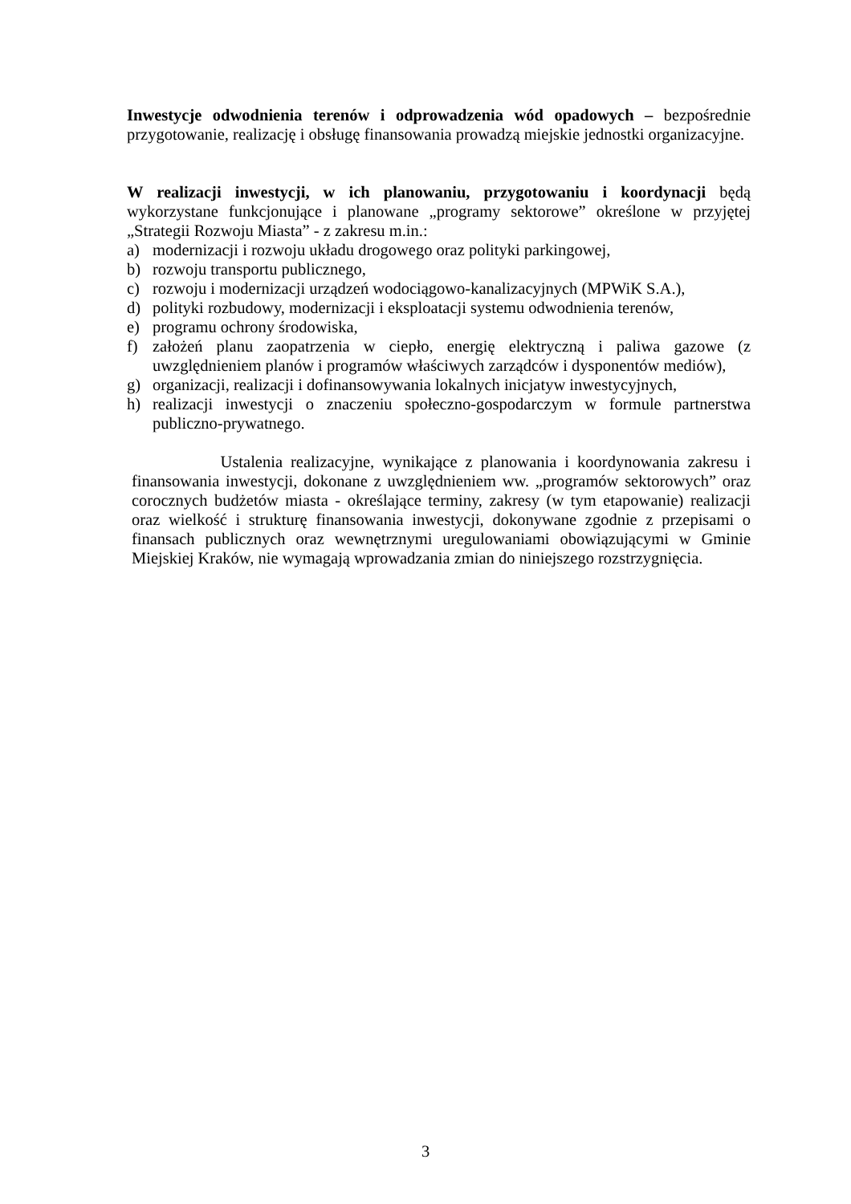Inwestycje odwodnienia terenów i odprowadzenia wód opadowych – bezpośrednie przygotowanie, realizację i obsługę finansowania prowadzą miejskie jednostki organizacyjne.
W realizacji inwestycji, w ich planowaniu, przygotowaniu i koordynacji będą wykorzystane funkcjonujące i planowane „programy sektorowe” określone w przyjętej „Strategii Rozwoju Miasta” - z zakresu m.in.:
a) modernizacji i rozwoju układu drogowego oraz polityki parkingowej,
b) rozwoju transportu publicznego,
c) rozwoju i modernizacji urządzeń wodociągowo-kanalizacyjnych (MPWiK S.A.),
d) polityki rozbudowy, modernizacji i eksploatacji systemu odwodnienia terenów,
e) programu ochrony środowiska,
f) założeń planu zaopatrzenia w ciepło, energię elektryczną i paliwa gazowe (z uwzględnieniem planów i programów właściwych zarządców i dysponentów mediów),
g) organizacji, realizacji i dofinansowywania lokalnych inicjatyw inwestycyjnych,
h) realizacji inwestycji o znaczeniu społeczno-gospodarczym w formule partnerstwa publiczno-prywatnego.
Ustalenia realizacyjne, wynikające z planowania i koordynowania zakresu i finansowania inwestycji, dokonane z uwzględnieniem ww. „programów sektorowych” oraz corocznych budżetów miasta - określające terminy, zakresy (w tym etapowanie) realizacji oraz wielkość i strukturę finansowania inwestycji, dokonywane zgodnie z przepisami o finansach publicznych oraz wewnętrznymi uregulowaniami obowiązującymi w Gminie Miejskiej Kraków, nie wymagają wprowadzania zmian do niniejszego rozstrzygnięcia.
3